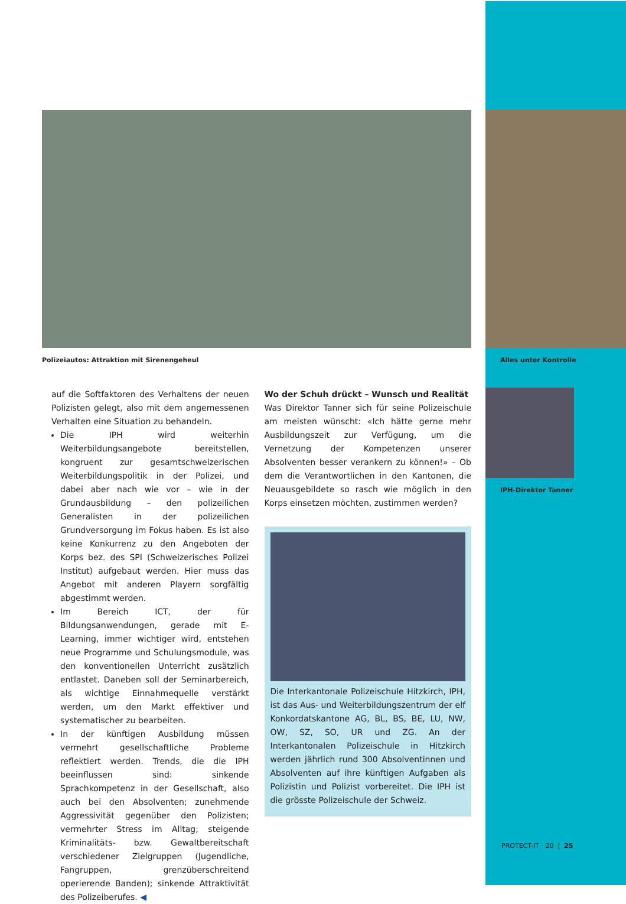Polizeiautos: Attraktion mit Sirenengeheul
auf die Softfaktoren des Verhaltens der neuen Polizisten gelegt, also mit dem angemessenen Verhalten eine Situation zu behandeln.
Die IPH wird weiterhin Weiterbildungsangebote bereitstellen, kongruent zur gesamtschweizerischen Weiterbildungspolitik in der Polizei, und dabei aber nach wie vor – wie in der Grundausbildung – den polizeilichen Generalisten in der polizeilichen Grundversorgung im Fokus haben. Es ist also keine Konkurrenz zu den Angeboten der Korps bez. des SPI (Schweizerisches Polizei Institut) aufgebaut werden. Hier muss das Angebot mit anderen Playern sorgfältig abgestimmt werden.
Im Bereich ICT, der für Bildungsanwendungen, gerade mit E-Learning, immer wichtiger wird, entstehen neue Programme und Schulungsmodule, was den konventionellen Unterricht zusätzlich entlastet. Daneben soll der Seminarbereich, als wichtige Einnahmequelle verstärkt werden, um den Markt effektiver und systematischer zu bearbeiten.
In der künftigen Ausbildung müssen vermehrt gesellschaftliche Probleme reflektiert werden. Trends, die die IPH beeinflussen sind: sinkende Sprachkompetenz in der Gesellschaft, also auch bei den Absolventen; zunehmende Aggressivität gegenüber den Polizisten; vermehrter Stress im Alltag; steigende Kriminalitäts- bzw. Gewaltbereitschaft verschiedener Zielgruppen (Jugendliche, Fangruppen, grenzüberschreitend operierende Banden); sinkende Attraktivität des Polizeiberufes. ◀
Wo der Schuh drückt – Wunsch und Realität
Was Direktor Tanner sich für seine Polizeischule am meisten wünscht: «Ich hätte gerne mehr Ausbildungszeit zur Verfügung, um die Vernetzung der Kompetenzen unserer Absolventen besser verankern zu können!» – Ob dem die Verantwortlichen in den Kantonen, die Neuausgebildete so rasch wie möglich in den Korps einsetzen möchten, zustimmen werden?
Die Interkantonale Polizeischule Hitzkirch, IPH, ist das Aus- und Weiterbildungszentrum der elf Konkordatskantone AG, BL, BS, BE, LU, NW, OW, SZ, SO, UR und ZG. An der Interkantonalen Polizeischule in Hitzkirch werden jährlich rund 300 Absolventinnen und Absolventen auf ihre künftigen Aufgaben als Polizistin und Polizist vorbereitet. Die IPH ist die grösste Polizeischule der Schweiz.
Alles unter Kontrolle
IPH-Direktor Tanner
PROTECT-IT · 20 | 25